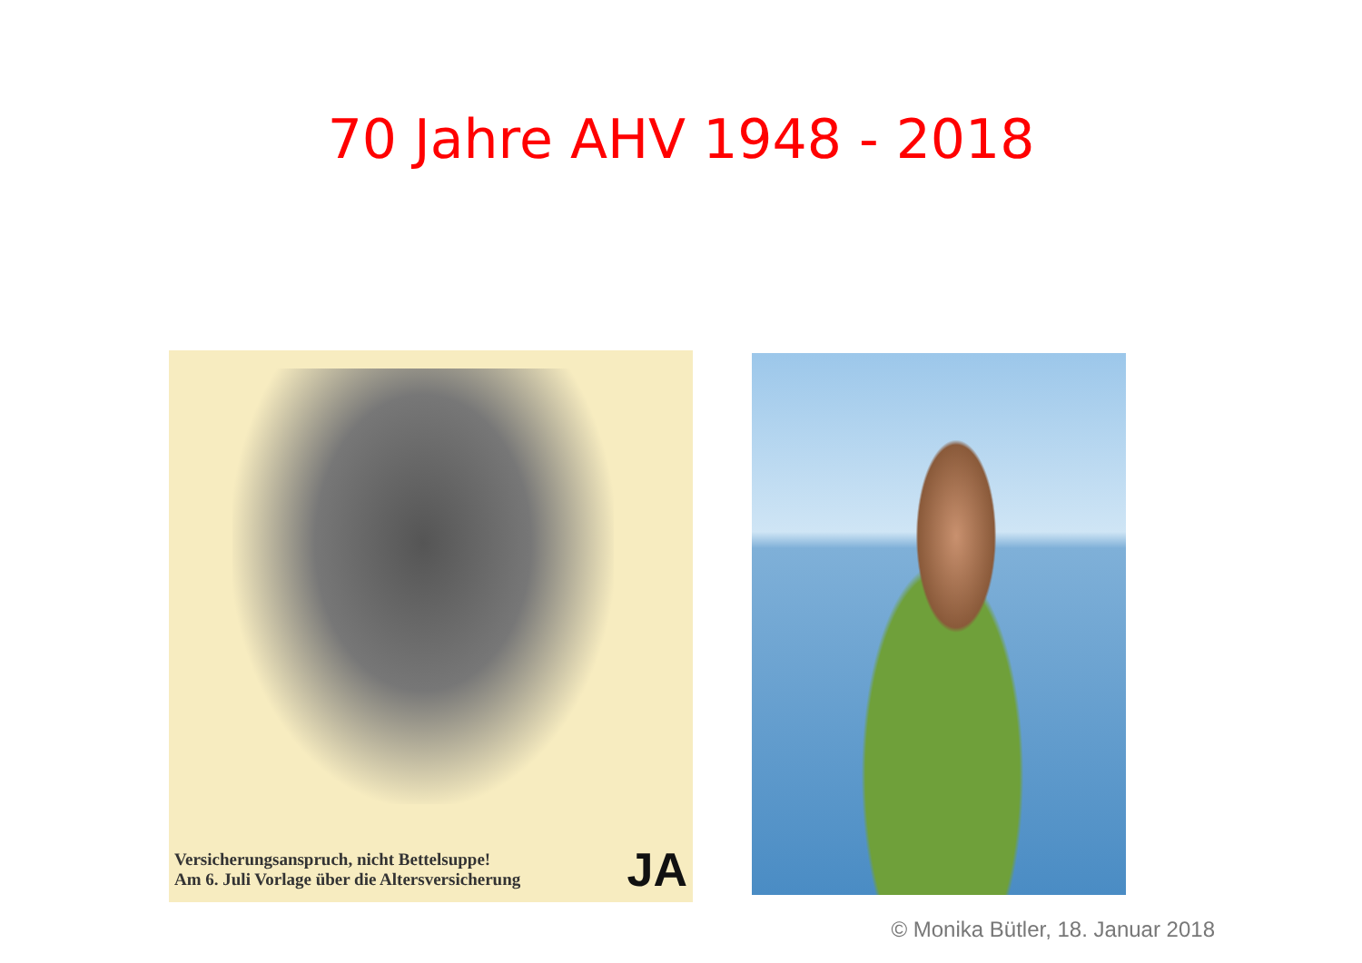70 Jahre AHV 1948 - 2018
Versicherungsanspruch, nicht Bettelsuppe!
Am 6. Juli Vorlage über die Altersversicherung
JA
© Monika Bütler, 18. Januar 2018